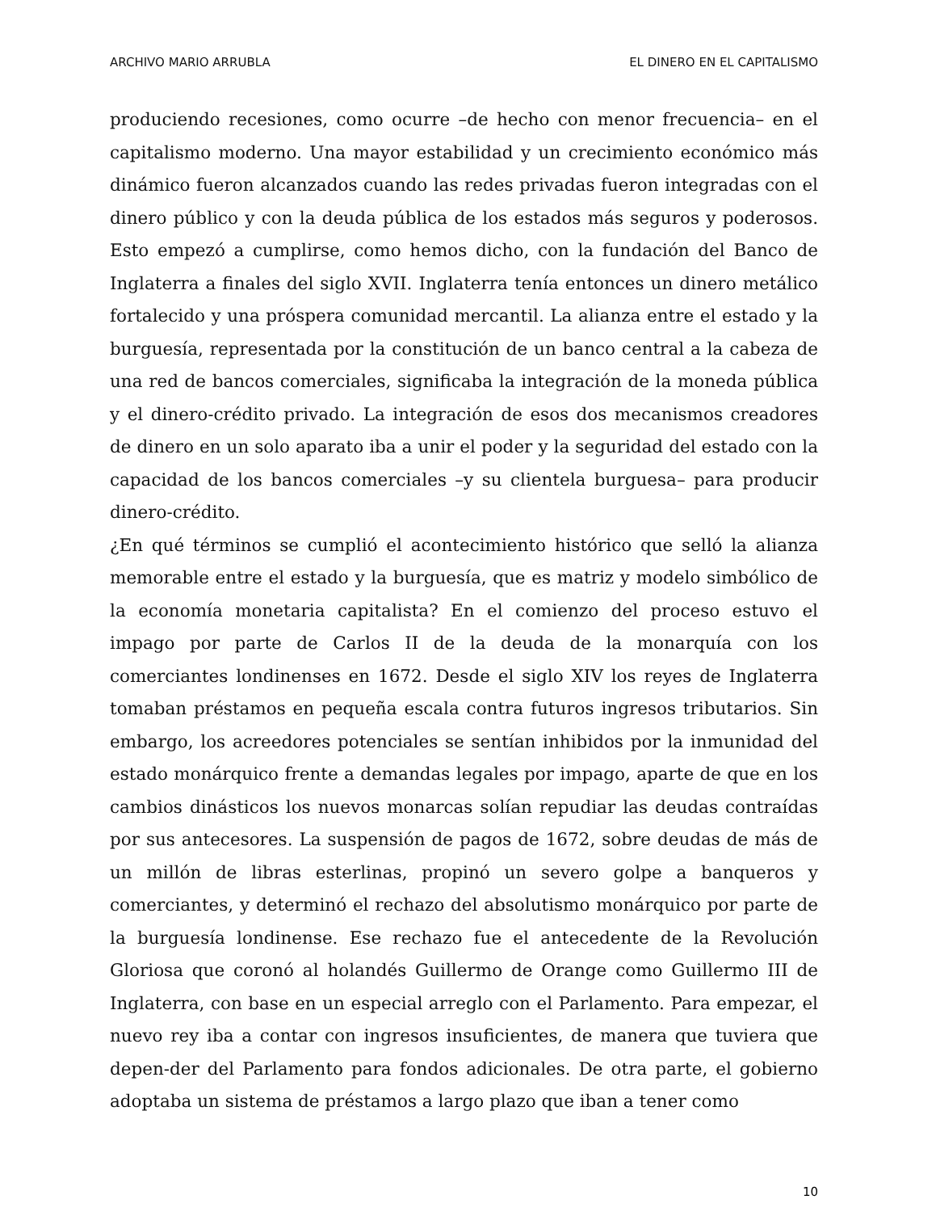ARCHIVO MARIO ARRUBLA EL DINERO EN EL CAPITALISMO
produciendo recesiones, como ocurre –de hecho con menor frecuencia– en el capitalismo moderno. Una mayor estabilidad y un crecimiento económico más dinámico fueron alcanzados cuando las redes privadas fueron integradas con el dinero público y con la deuda pública de los estados más seguros y poderosos. Esto empezó a cumplirse, como hemos dicho, con la fundación del Banco de Inglaterra a finales del siglo XVII. Inglaterra tenía entonces un dinero metálico fortalecido y una próspera comunidad mercantil. La alianza entre el estado y la burguesía, representada por la constitución de un banco central a la cabeza de una red de bancos comerciales, significaba la integración de la moneda pública y el dinero-crédito privado. La integración de esos dos mecanismos creadores de dinero en un solo aparato iba a unir el poder y la seguridad del estado con la capacidad de los bancos comerciales –y su clientela burguesa– para producir dinero-crédito.
¿En qué términos se cumplió el acontecimiento histórico que selló la alianza memorable entre el estado y la burguesía, que es matriz y modelo simbólico de la economía monetaria capitalista? En el comienzo del proceso estuvo el impago por parte de Carlos II de la deuda de la monarquía con los comerciantes londinenses en 1672. Desde el siglo XIV los reyes de Inglaterra tomaban préstamos en pequeña escala contra futuros ingresos tributarios. Sin embargo, los acreedores potenciales se sentían inhibidos por la inmunidad del estado monárquico frente a demandas legales por impago, aparte de que en los cambios dinásticos los nuevos monarcas solían repudiar las deudas contraídas por sus antecesores. La suspensión de pagos de 1672, sobre deudas de más de un millón de libras esterlinas, propinó un severo golpe a banqueros y comerciantes, y determinó el rechazo del absolutismo monárquico por parte de la burguesía londinense. Ese rechazo fue el antecedente de la Revolución Gloriosa que coronó al holandés Guillermo de Orange como Guillermo III de Inglaterra, con base en un especial arreglo con el Parlamento. Para empezar, el nuevo rey iba a contar con ingresos insuficientes, de manera que tuviera que depen-der del Parlamento para fondos adicionales. De otra parte, el gobierno adoptaba un sistema de préstamos a largo plazo que iban a tener como
10